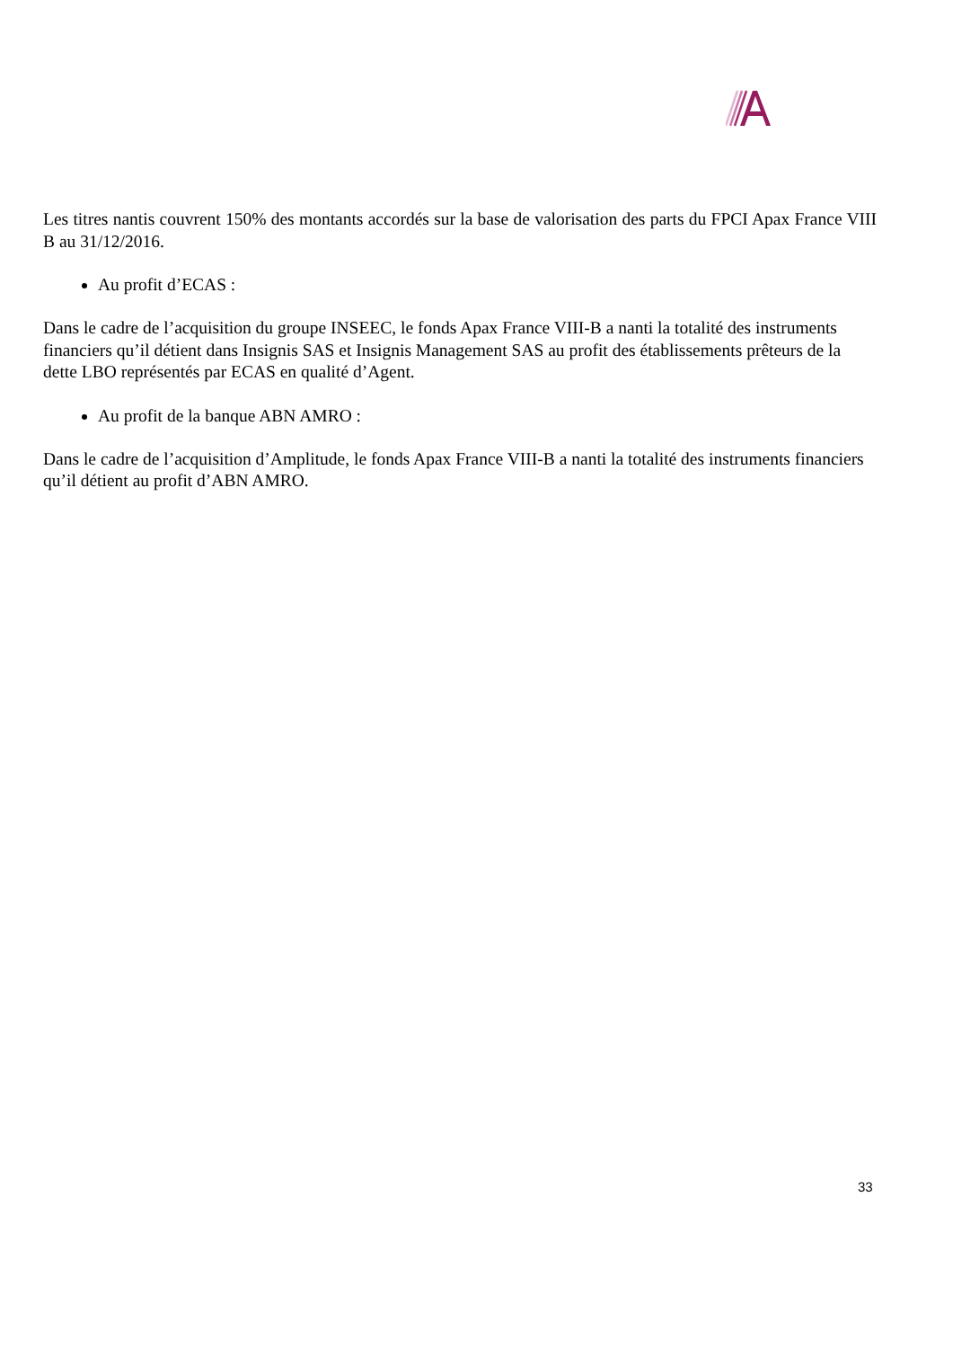Les titres nantis couvrent 150% des montants accordés sur la base de valorisation des parts du FPCI Apax France VIII B au 31/12/2016.
Au profit d’ECAS :
Dans le cadre de l’acquisition du groupe INSEEC, le fonds Apax France VIII-B a nanti la totalité des instruments financiers qu’il détient dans Insignis SAS et Insignis Management SAS au profit des établissements prêteurs de la dette LBO représentés par ECAS en qualité d’Agent.
Au profit de la banque ABN AMRO :
Dans le cadre de l’acquisition d’Amplitude, le fonds Apax France VIII-B a nanti la totalité des instruments financiers qu’il détient au profit d’ABN AMRO.
33